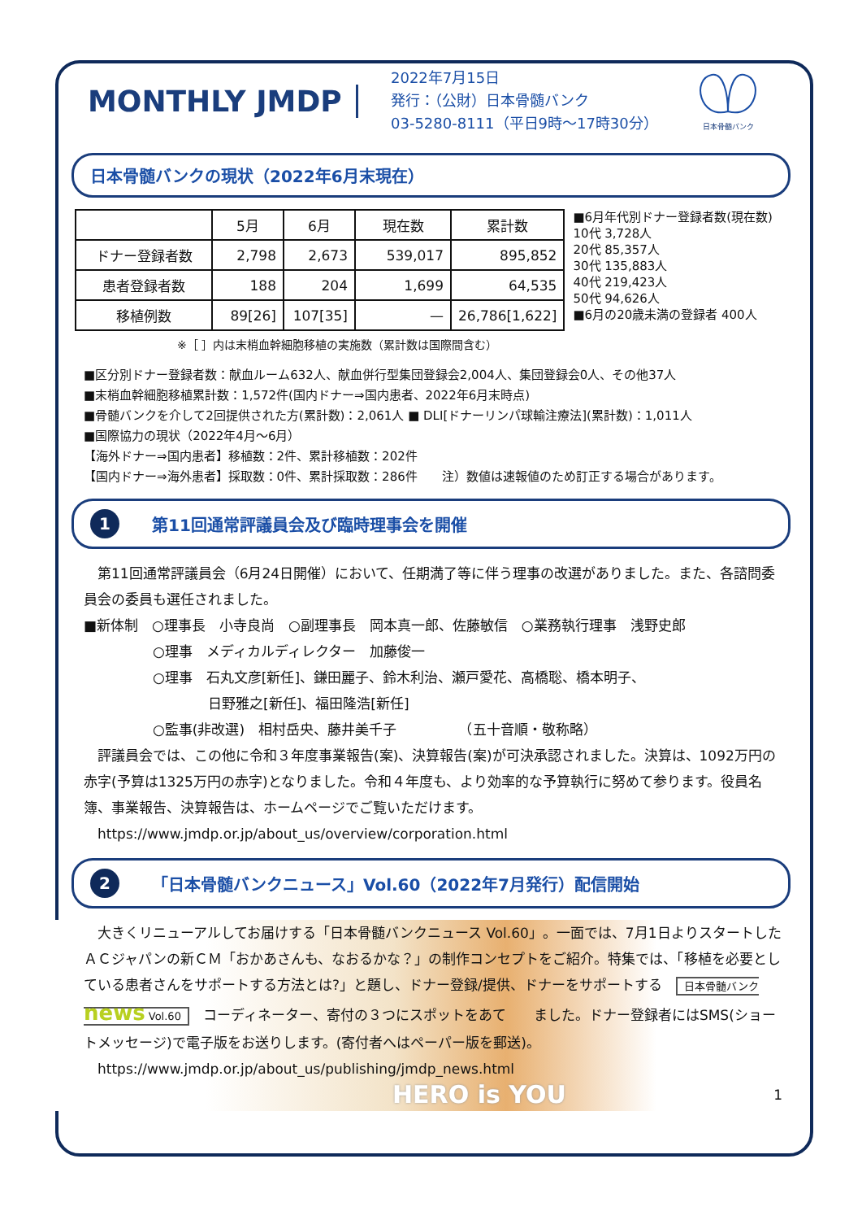MONTHLY JMDP
2022年7月15日
発行：（公財）日本骨髄バンク
03-5280-8111（平日9時～17時30分）
日本骨髄バンク
日本骨髄バンクの現状（2022年6月末現在）
| | 5月 | 6月 | 現在数 | 累計数 |
| --- | --- | --- | --- | --- |
| ドナー登録者数 | 2,798 | 2,673 | 539,017 | 895,852 |
| 患者登録者数 | 188 | 204 | 1,699 | 64,535 |
| 移植例数 | 89[26] | 107[35] | — | 26,786[1,622] |
■6月年代別ドナー登録者数(現在数)
10代 3,728人
20代 85,357人
30代 135,883人
40代 219,423人
50代 94,626人
■6月の20歳未満の登録者 400人
※［ ］内は末梢血幹細胞移植の実施数（累計数は国際間含む）
■区分別ドナー登録者数：献血ルーム632人、献血併行型集団登録会2,004人、集団登録会0人、その他37人
■末梢血幹細胞移植累計数：1,572件(国内ドナー⇒国内患者、2022年6月末時点)
■骨髄バンクを介して2回提供された方(累計数)：2,061人 ■ DLI[ドナーリンパ球輸注療法](累計数)：1,011人
■国際協力の現状（2022年4月～6月）
【海外ドナー⇒国内患者】移植数：2件、累計移植数：202件
【国内ドナー⇒海外患者】採取数：0件、累計採取数：286件　　注）数値は速報値のため訂正する場合があります。
1 第11回通常評議員会及び臨時理事会を開催
　第11回通常評議員会（6月24日開催）において、任期満了等に伴う理事の改選がありました。また、各諮問委員会の委員も選任されました。
■新体制　○理事長　小寺良尚　○副理事長　岡本真一郎、佐藤敏信　○業務執行理事　浅野史郎
　　　　　○理事　メディカルディレクター　加藤俊一
　　　　　○理事　石丸文彦[新任]、鎌田麗子、鈴木利治、瀬戸愛花、高橋聡、橋本明子、
　　　　　　　　　日野雅之[新任]、福田隆浩[新任]
　　　　　○監事(非改選)　相村岳央、藤井美千子　　　　　（五十音順・敬称略）
　評議員会では、この他に令和３年度事業報告(案)、決算報告(案)が可決承認されました。決算は、1092万円の赤字(予算は1325万円の赤字)となりました。令和４年度も、より効率的な予算執行に努めて参ります。役員名簿、事業報告、決算報告は、ホームページでご覧いただけます。
　https://www.jmdp.or.jp/about_us/overview/corporation.html
2 「日本骨髄バンクニュース」Vol.60（2022年7月発行）配信開始
　大きくリニューアルしてお届けする「日本骨髄バンクニュース Vol.60」。一面では、7月1日よりスタートしたＡＣジャパンの新ＣＭ「おかあさんも、なおるかな？」の制作コンセプトをご紹介。特集では、「移植を必要としている患者さんをサポートする方法とは?」と題し、ドナー登録/提供、ドナーをサポートする　日本骨髄バンク news Vol.60　コーディネーター、寄付の３つにスポットをあて　　ました。ドナー登録者にはSMS(ショートメッセージ)で電子版をお送りします。(寄付者へはペーパー版を郵送)。
　https://www.jmdp.or.jp/about_us/publishing/jmdp_news.html
HERO is YOU 1